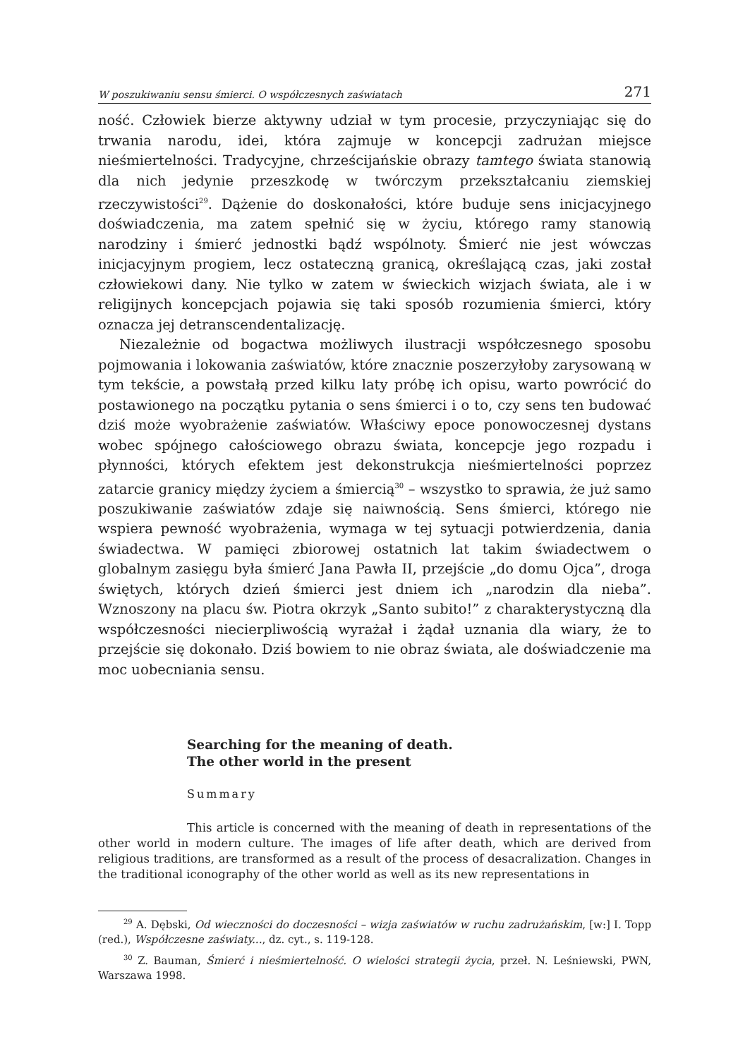W poszukiwaniu sensu śmierci. O współczesnych zaświatach 271
ność. Człowiek bierze aktywny udział w tym procesie, przyczyniając się do trwania narodu, idei, która zajmuje w koncepcji zadrużan miejsce nieśmiertelności. Tradycyjne, chrześcijańskie obrazy tamtego świata stanowią dla nich jedynie przeszkodę w twórczym przekształcaniu ziemskiej rzeczywistości<sup>29</sup>. Dążenie do doskonałości, które buduje sens inicjacyjnego doświadczenia, ma zatem spełnić się w życiu, którego ramy stanowią narodziny i śmierć jednostki bądź wspólnoty. Śmierć nie jest wówczas inicjacyjnym progiem, lecz ostateczną granicą, określającą czas, jaki został człowiekowi dany. Nie tylko w zatem w świeckich wizjach świata, ale i w religijnych koncepcjach pojawia się taki sposób rozumienia śmierci, który oznacza jej detranscendentalizację.
Niezależnie od bogactwa możliwych ilustracji współczesnego sposobu pojmowania i lokowania zaświatów, które znacznie poszerzyłoby zarysowaną w tym tekście, a powstałą przed kilku laty próbę ich opisu, warto powrócić do postawionego na początku pytania o sens śmierci i o to, czy sens ten budować dziś może wyobrażenie zaświatów. Właściwy epoce ponowoczesnej dystans wobec spójnego całościowego obrazu świata, koncepcje jego rozpadu i płynności, których efektem jest dekonstrukcja nieśmiertelności poprzez zatarcie granicy między życiem a śmiercią<sup>30</sup> – wszystko to sprawia, że już samo poszukiwanie zaświatów zdaje się naiwnością. Sens śmierci, którego nie wspiera pewność wyobrażenia, wymaga w tej sytuacji potwierdzenia, dania świadectwa. W pamięci zbiorowej ostatnich lat takim świadectwem o globalnym zasięgu była śmierć Jana Pawła II, przejście „do domu Ojca”, droga świętych, których dzień śmierci jest dniem ich „narodzin dla nieba”. Wznoszony na placu św. Piotra okrzyk „Santo subito!” z charakterystyczną dla współczesności niecierpliwością wyrażał i żądał uznania dla wiary, że to przejście się dokonało. Dziś bowiem to nie obraz świata, ale doświadczenie ma moc uobecniania sensu.
Searching for the meaning of death.
The other world in the present
Summary
This article is concerned with the meaning of death in representations of the other world in modern culture. The images of life after death, which are derived from religious traditions, are transformed as a result of the process of desacralization. Changes in the traditional iconography of the other world as well as its new representations in
<sup>29</sup> A. Dębski, Od wieczności do doczesności – wizja zaświatów w ruchu zadrużańskim, [w:] I. Topp (red.), Współczesne zaświaty..., dz. cyt., s. 119-128.
<sup>30</sup> Z. Bauman, Śmierć i nieśmiertelność. O wielości strategii życia, przeł. N. Leśniewski, PWN, Warszawa 1998.